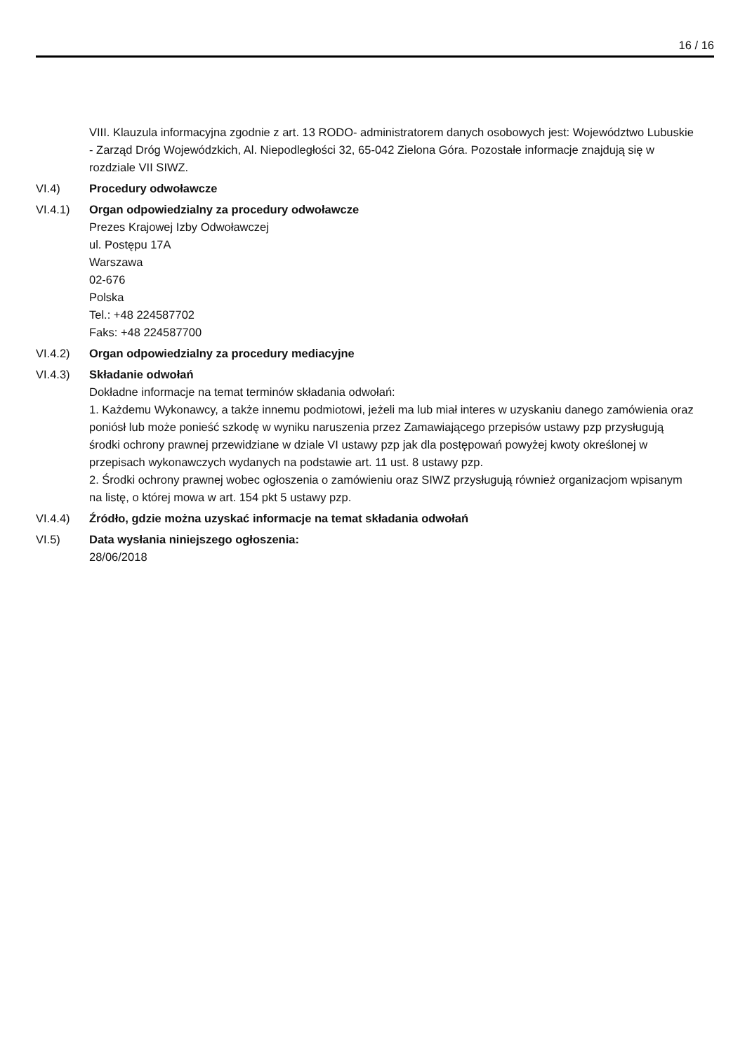16 / 16
VIII. Klauzula informacyjna zgodnie z art. 13 RODO- administratorem danych osobowych jest: Województwo Lubuskie - Zarząd Dróg Wojewódzkich, Al. Niepodległości 32, 65-042 Zielona Góra. Pozostałe informacje znajdują się w rozdziale VII SIWZ.
VI.4) Procedury odwoławcze
VI.4.1) Organ odpowiedzialny za procedury odwoławcze
Prezes Krajowej Izby Odwoławczej
ul. Postępu 17A
Warszawa
02-676
Polska
Tel.: +48 224587702
Faks: +48 224587700
VI.4.2) Organ odpowiedzialny za procedury mediacyjne
VI.4.3) Składanie odwołań
Dokładne informacje na temat terminów składania odwołań:
1. Każdemu Wykonawcy, a także innemu podmiotowi, jeżeli ma lub miał interes w uzyskaniu danego zamówienia oraz poniósł lub może ponieść szkodę w wyniku naruszenia przez Zamawiającego przepisów ustawy pzp przysługują środki ochrony prawnej przewidziane w dziale VI ustawy pzp jak dla postępowań powyżej kwoty określonej w przepisach wykonawczych wydanych na podstawie art. 11 ust. 8 ustawy pzp.
2. Środki ochrony prawnej wobec ogłoszenia o zamówieniu oraz SIWZ przysługują również organizacjom wpisanym na listę, o której mowa w art. 154 pkt 5 ustawy pzp.
VI.4.4) Źródło, gdzie można uzyskać informacje na temat składania odwołań
VI.5) Data wysłania niniejszego ogłoszenia:
28/06/2018